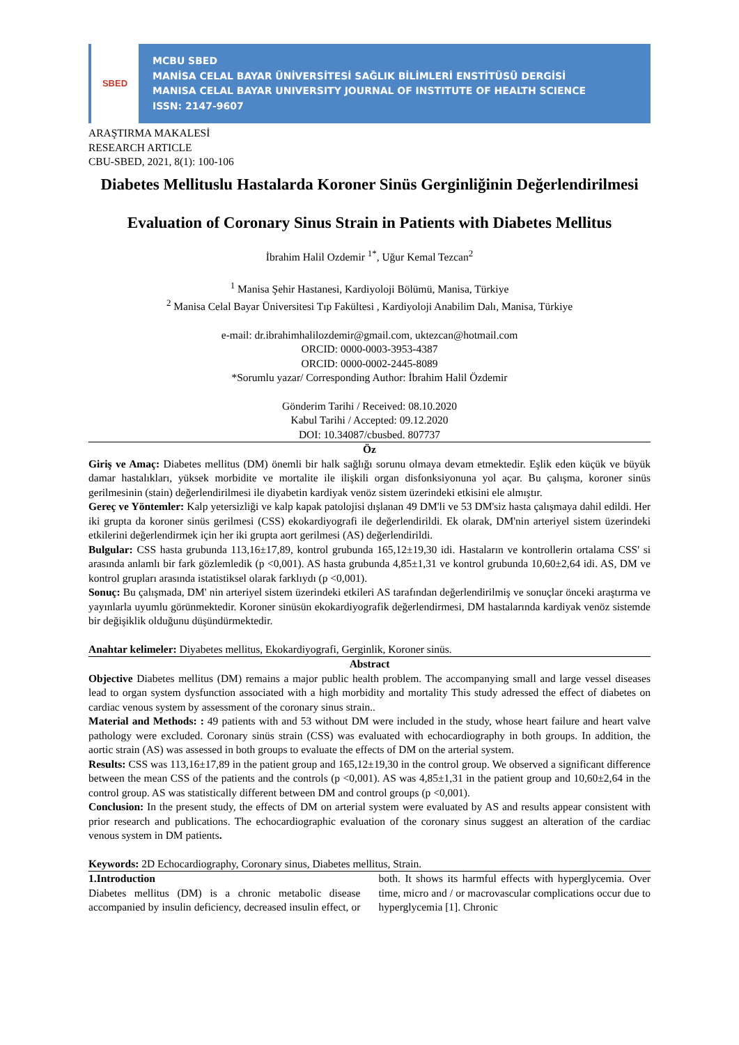SBED
MCBU SBED
MANİSA CELAL BAYAR ÜNİVERSİTESİ SAĞLIK BİLİMLERİ ENSTİTÜSÜ DERGİSİ
MANISA CELAL BAYAR UNIVERSITY JOURNAL OF INSTITUTE OF HEALTH SCIENCE
ISSN: 2147-9607
ARAŞTIRMA MAKALESİ
RESEARCH ARTICLE
CBU-SBED, 2021, 8(1): 100-106
Diabetes Mellituslu Hastalarda Koroner Sinüs Gerginliğinin Değerlendirilmesi
Evaluation of Coronary Sinus Strain in Patients with Diabetes Mellitus
İbrahim Halil Ozdemir <sup>1*</sup>, Uğur Kemal Tezcan<sup>2</sup>
<sup>1</sup> Manisa Şehir Hastanesi, Kardiyoloji Bölümü, Manisa, Türkiye
<sup>2</sup> Manisa Celal Bayar Üniversitesi Tıp Fakültesi , Kardiyoloji Anabilim Dalı, Manisa, Türkiye
e-mail: dr.ibrahimhalilozdemir@gmail.com, uktezcan@hotmail.com
ORCID: 0000-0003-3953-4387
ORCID: 0000-0002-2445-8089
*Sorumlu yazar/ Corresponding Author: İbrahim Halil Özdemir
Gönderim Tarihi / Received: 08.10.2020
Kabul Tarihi / Accepted: 09.12.2020
DOI: 10.34087/cbusbed. 807737
Öz
Giriş ve Amaç: Diabetes mellitus (DM) önemli bir halk sağlığı sorunu olmaya devam etmektedir. Eşlik eden küçük ve büyük damar hastalıkları, yüksek morbidite ve mortalite ile ilişkili organ disfonksiyonuna yol açar. Bu çalışma, koroner sinüs gerilmesinin (stain) değerlendirilmesi ile diyabetin kardiyak venöz sistem üzerindeki etkisini ele almıştır.
Gereç ve Yöntemler: Kalp yetersizliği ve kalp kapak patolojisi dışlanan 49 DM'li ve 53 DM'siz hasta çalışmaya dahil edildi. Her iki grupta da koroner sinüs gerilmesi (CSS) ekokardiyografi ile değerlendirildi. Ek olarak, DM'nin arteriyel sistem üzerindeki etkilerini değerlendirmek için her iki grupta aort gerilmesi (AS) değerlendirildi.
Bulgular: CSS hasta grubunda 113,16±17,89, kontrol grubunda 165,12±19,30 idi. Hastaların ve kontrollerin ortalama CSS' si arasında anlamlı bir fark gözlemledik (p <0,001). AS hasta grubunda 4,85±1,31 ve kontrol grubunda 10,60±2,64 idi. AS, DM ve kontrol grupları arasında istatistiksel olarak farklıydı (p <0,001).
Sonuç: Bu çalışmada, DM' nin arteriyel sistem üzerindeki etkileri AS tarafından değerlendirilmiş ve sonuçlar önceki araştırma ve yayınlarla uyumlu görünmektedir. Koroner sinüsün ekokardiyografik değerlendirmesi, DM hastalarında kardiyak venöz sistemde bir değişiklik olduğunu düşündürmektedir.
Anahtar kelimeler: Diyabetes mellitus, Ekokardiyografi, Gerginlik, Koroner sinüs.
Abstract
Objective Diabetes mellitus (DM) remains a major public health problem. The accompanying small and large vessel diseases lead to organ system dysfunction associated with a high morbidity and mortality This study adressed the effect of diabetes on cardiac venous system by assessment of the coronary sinus strain..
Material and Methods: : 49 patients with and 53 without DM were included in the study, whose heart failure and heart valve pathology were excluded. Coronary sinüs strain (CSS) was evaluated with echocardiography in both groups. In addition, the aortic strain (AS) was assessed in both groups to evaluate the effects of DM on the arterial system.
Results: CSS was 113,16±17,89 in the patient group and 165,12±19,30 in the control group. We observed a significant difference between the mean CSS of the patients and the controls (p <0,001). AS was 4,85±1,31 in the patient group and 10,60±2,64 in the control group. AS was statistically different between DM and control groups (p <0,001).
Conclusion: In the present study, the effects of DM on arterial system were evaluated by AS and results appear consistent with prior research and publications. The echocardiographic evaluation of the coronary sinus suggest an alteration of the cardiac venous system in DM patients.
Keywords: 2D Echocardiography, Coronary sinus, Diabetes mellitus, Strain.
1.Introduction
Diabetes mellitus (DM) is a chronic metabolic disease accompanied by insulin deficiency, decreased insulin effect, or both. It shows its harmful effects with hyperglycemia. Over time, micro and / or macrovascular complications occur due to hyperglycemia [1]. Chronic